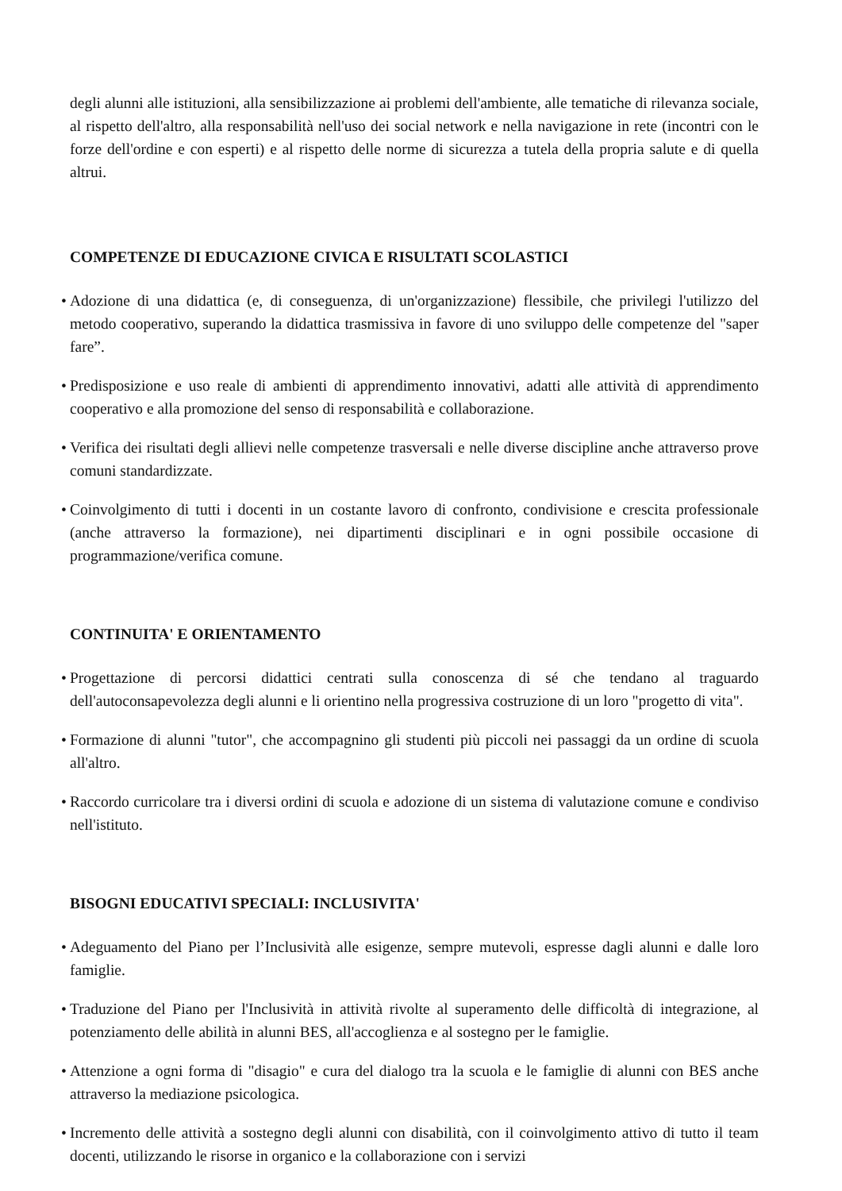degli alunni alle istituzioni, alla sensibilizzazione ai problemi dell'ambiente, alle tematiche di rilevanza sociale, al rispetto dell'altro, alla responsabilità nell'uso dei social network e nella navigazione in rete (incontri con le forze dell'ordine e con esperti) e al rispetto delle norme di sicurezza a tutela della propria salute e di quella altrui.
COMPETENZE DI EDUCAZIONE CIVICA E RISULTATI SCOLASTICI
•
Adozione di una didattica (e, di conseguenza, di un'organizzazione) flessibile, che privilegi l'utilizzo del metodo cooperativo, superando la didattica trasmissiva in favore di uno sviluppo delle competenze del "saper fare”.
•
Predisposizione e uso reale di ambienti di apprendimento innovativi, adatti alle attività di apprendimento cooperativo e alla promozione del senso di responsabilità e collaborazione.
•
Verifica dei risultati degli allievi nelle competenze trasversali e nelle diverse discipline anche attraverso prove comuni standardizzate.
•
Coinvolgimento di tutti i docenti in un costante lavoro di confronto, condivisione e crescita professionale (anche attraverso la formazione), nei dipartimenti disciplinari e in ogni possibile occasione di programmazione/verifica comune.
CONTINUITA' E ORIENTAMENTO
•
Progettazione di percorsi didattici centrati sulla conoscenza di sé che tendano al traguardo dell'autoconsapevolezza degli alunni e li orientino nella progressiva costruzione di un loro "progetto di vita".
•
Formazione di alunni "tutor", che accompagnino gli studenti più piccoli nei passaggi da un ordine di scuola all'altro.
•
Raccordo curricolare tra i diversi ordini di scuola e adozione di un sistema di valutazione comune e condiviso nell'istituto.
BISOGNI EDUCATIVI SPECIALI: INCLUSIVITA'
•
Adeguamento del Piano per l’Inclusività alle esigenze, sempre mutevoli, espresse dagli alunni e dalle loro famiglie.
•
Traduzione del Piano per l'Inclusività in attività rivolte al superamento delle difficoltà di integrazione, al potenziamento delle abilità in alunni BES, all'accoglienza e al sostegno per le famiglie.
•
Attenzione a ogni forma di "disagio" e cura del dialogo tra la scuola e le famiglie di alunni con BES anche attraverso la mediazione psicologica.
•
Incremento delle attività a sostegno degli alunni con disabilità, con il coinvolgimento attivo di tutto il team docenti, utilizzando le risorse in organico e la collaborazione con i servizi